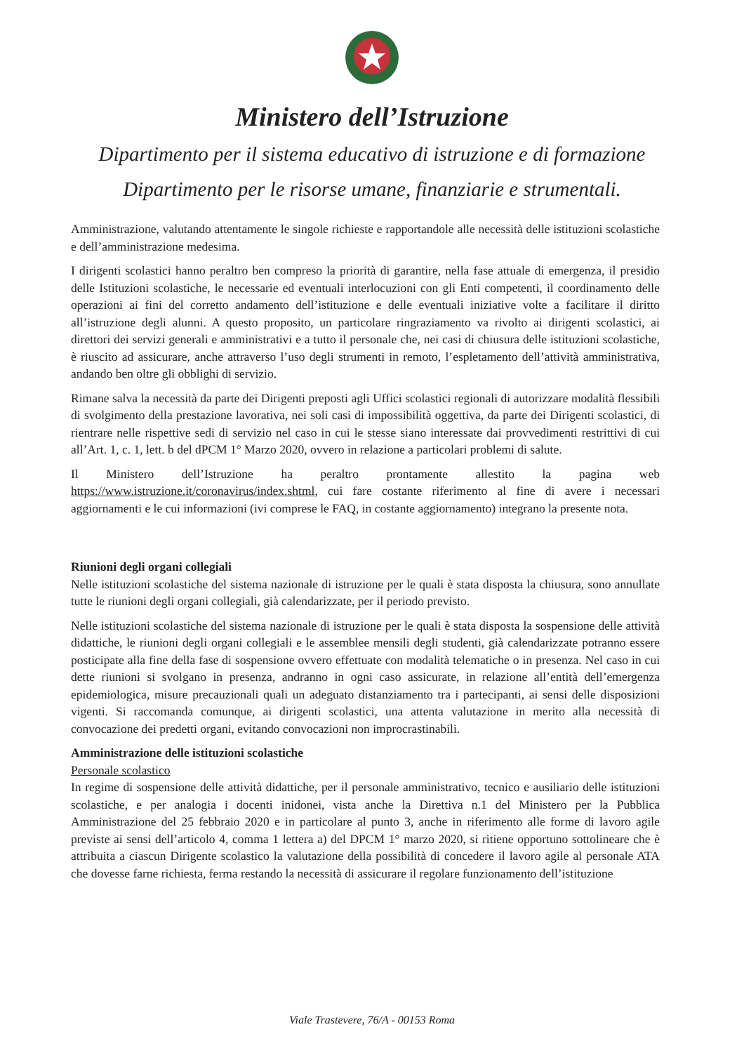Ministero dell’Istruzione
Dipartimento per il sistema educativo di istruzione e di formazione
Dipartimento per le risorse umane, finanziarie e strumentali.
Amministrazione, valutando attentamente le singole richieste e rapportandole alle necessità delle istituzioni scolastiche e dell’amministrazione medesima.
I dirigenti scolastici hanno peraltro ben compreso la priorità di garantire, nella fase attuale di emergenza, il presidio delle Istituzioni scolastiche, le necessarie ed eventuali interlocuzioni con gli Enti competenti, il coordinamento delle operazioni ai fini del corretto andamento dell’istituzione e delle eventuali iniziative volte a facilitare il diritto all’istruzione degli alunni. A questo proposito, un particolare ringraziamento va rivolto ai dirigenti scolastici, ai direttori dei servizi generali e amministrativi e a tutto il personale che, nei casi di chiusura delle istituzioni scolastiche, è riuscito ad assicurare, anche attraverso l’uso degli strumenti in remoto, l’espletamento dell’attività amministrativa, andando ben oltre gli obblighi di servizio.
Rimane salva la necessità da parte dei Dirigenti preposti agli Uffici scolastici regionali di autorizzare modalità flessibili di svolgimento della prestazione lavorativa, nei soli casi di impossibilità oggettiva, da parte dei Dirigenti scolastici, di rientrare nelle rispettive sedi di servizio nel caso in cui le stesse siano interessate dai provvedimenti restrittivi di cui all’Art. 1, c. 1, lett. b del dPCM 1° Marzo 2020, ovvero in relazione a particolari problemi di salute.
Il Ministero dell’Istruzione ha peraltro prontamente allestito la pagina web https://www.istruzione.it/coronavirus/index.shtml, cui fare costante riferimento al fine di avere i necessari aggiornamenti e le cui informazioni (ivi comprese le FAQ, in costante aggiornamento) integrano la presente nota.
Riunioni degli organi collegiali
Nelle istituzioni scolastiche del sistema nazionale di istruzione per le quali è stata disposta la chiusura, sono annullate tutte le riunioni degli organi collegiali, già calendarizzate, per il periodo previsto.
Nelle istituzioni scolastiche del sistema nazionale di istruzione per le quali è stata disposta la sospensione delle attività didattiche, le riunioni degli organi collegiali e le assemblee mensili degli studenti, già calendarizzate potranno essere posticipate alla fine della fase di sospensione ovvero effettuate con modalità telematiche o in presenza. Nel caso in cui dette riunioni si svolgano in presenza, andranno in ogni caso assicurate, in relazione all’entità dell’emergenza epidemiologica, misure precauzionali quali un adeguato distanziamento tra i partecipanti, ai sensi delle disposizioni vigenti. Si raccomanda comunque, ai dirigenti scolastici, una attenta valutazione in merito alla necessità di convocazione dei predetti organi, evitando convocazioni non improcrastinabili.
Amministrazione delle istituzioni scolastiche
Personale scolastico
In regime di sospensione delle attività didattiche, per il personale amministrativo, tecnico e ausiliario delle istituzioni scolastiche, e per analogia i docenti inidonei, vista anche la Direttiva n.1 del Ministero per la Pubblica Amministrazione del 25 febbraio 2020 e in particolare al punto 3, anche in riferimento alle forme di lavoro agile previste ai sensi dell’articolo 4, comma 1 lettera a) del DPCM 1° marzo 2020, si ritiene opportuno sottolineare che è attribuita a ciascun Dirigente scolastico la valutazione della possibilità di concedere il lavoro agile al personale ATA che dovesse farne richiesta, ferma restando la necessità di assicurare il regolare funzionamento dell’istituzione
Viale Trastevere, 76/A - 00153 Roma